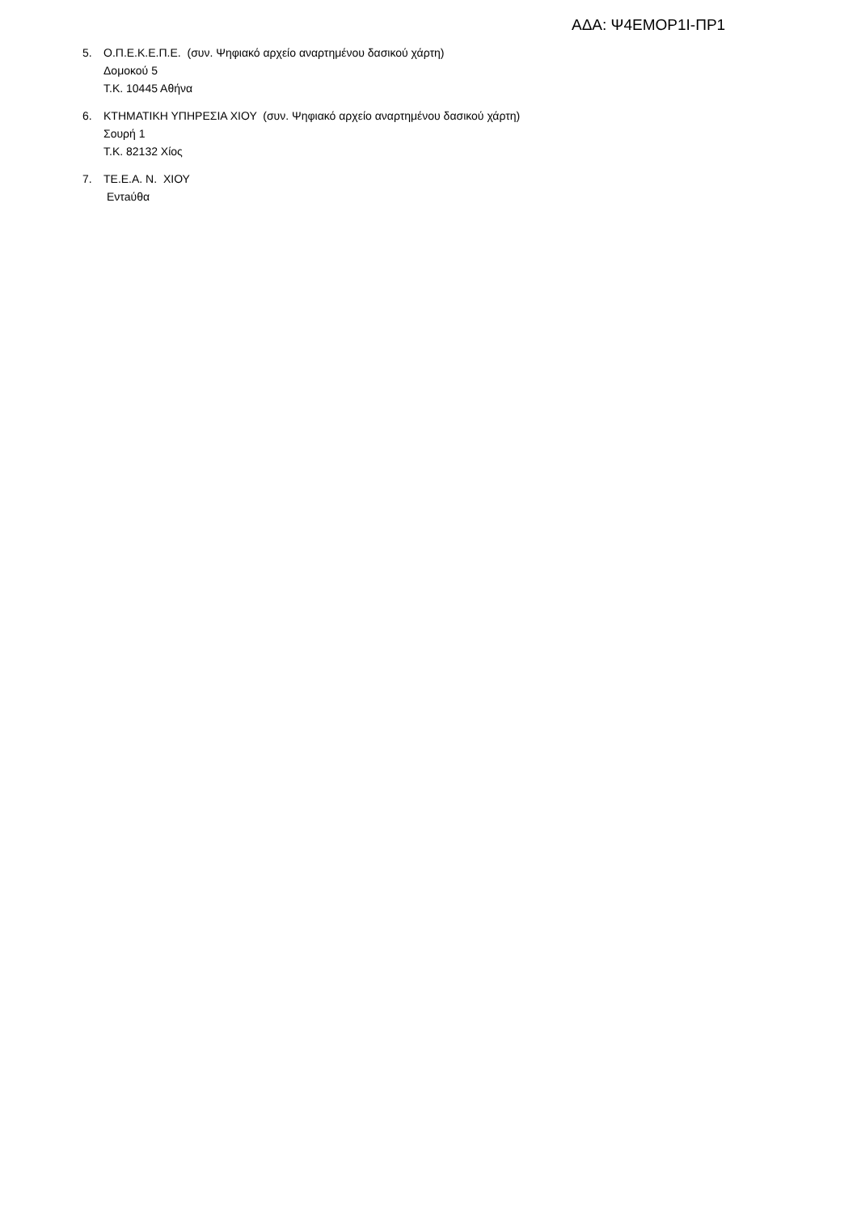ΑΔΑ: Ψ4ΕΜΟΡ1Ι-ΠΡ1
5. Ο.Π.Ε.Κ.Ε.Π.Ε. (συν. Ψηφιακό αρχείο αναρτημένου δασικού χάρτη)
Δομοκού 5
Τ.Κ. 10445 Αθήνα
6. ΚΤΗΜΑΤΙΚΗ ΥΠΗΡΕΣΙΑ ΧΙΟΥ (συν. Ψηφιακό αρχείο αναρτημένου δασικού χάρτη)
Σουρή 1
Τ.Κ. 82132 Χίος
7. ΤΕ.Ε.Α. Ν. ΧΙΟΥ
Εντaύθα